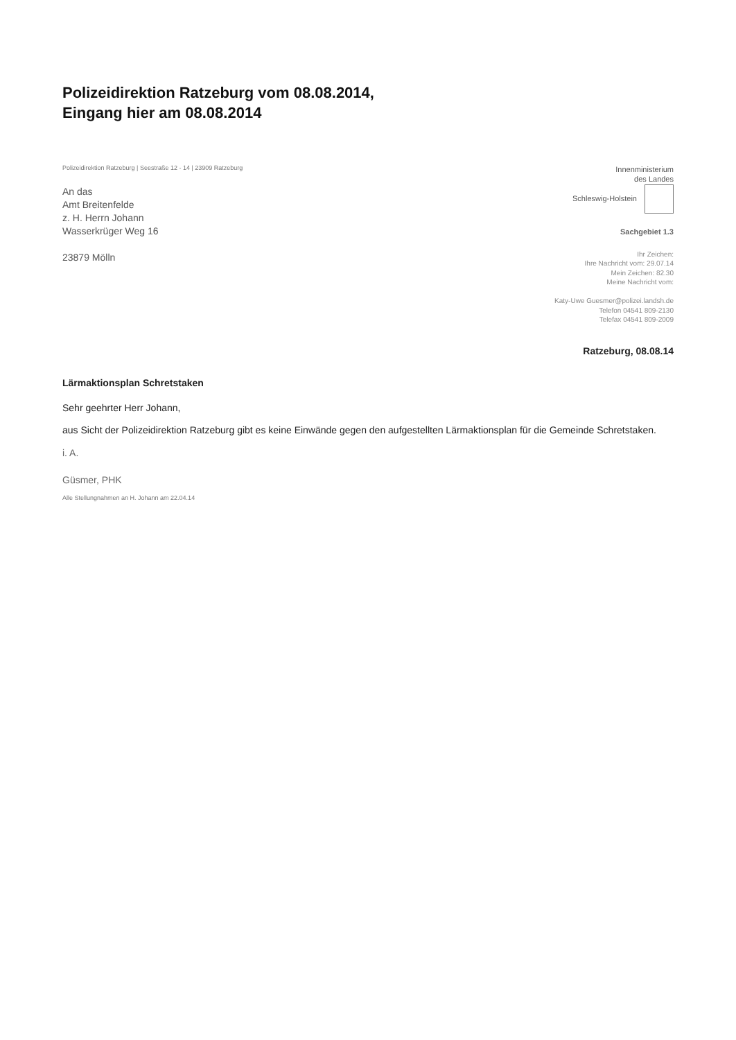Polizeidirektion Ratzeburg vom 08.08.2014,
Eingang hier am 08.08.2014
Polizeidirektion Ratzeburg | Seestraße 12 - 14 | 23909 Ratzeburg
An das
Amt Breitenfelde
z. H. Herrn Johann
Wasserkrüger Weg 16
23879 Mölln
Innenministerium
des Landes
Schleswig-Holstein
Sachgebiet 1.3
Ihr Zeichen:
Ihre Nachricht vom: 29.07.14
Mein Zeichen: 82.30
Meine Nachricht vom:
Katy-Uwe Guesmer@polizei.landsh.de
Telefon 04541 809-2130
Telefax 04541 809-2009
Ratzeburg, 08.08.14
Lärmaktionsplan Schretstaken
Sehr geehrter Herr Johann,
aus Sicht der Polizeidirektion Ratzeburg gibt es keine Einwände gegen den aufgestellten Lärmaktionsplan für die Gemeinde Schretstaken.
i. A.
Güsmer, PHK
Alle Stellungnahmen an H. Johann am 22.04.14